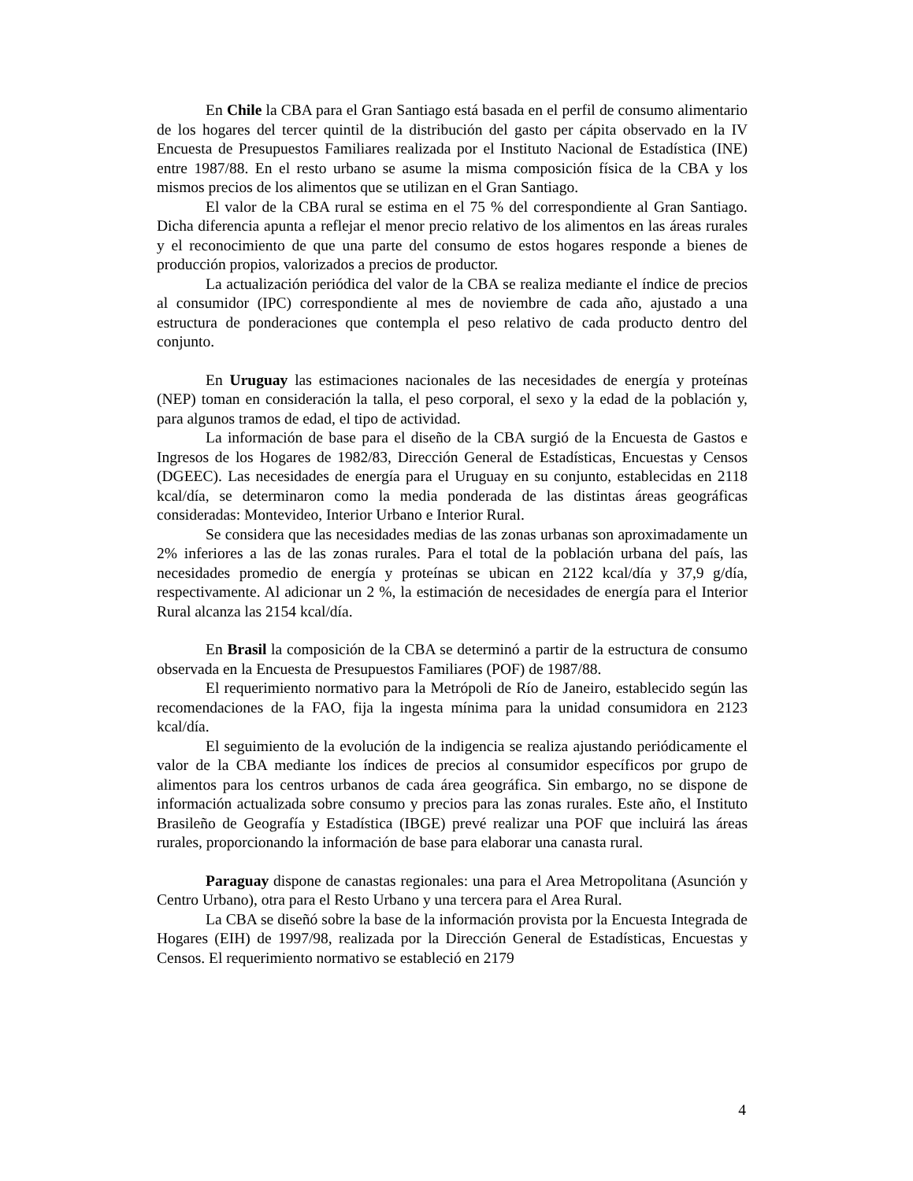En Chile la CBA para el Gran Santiago está basada en el perfil de consumo alimentario de los hogares del tercer quintil de la distribución del gasto per cápita observado en la IV Encuesta de Presupuestos Familiares realizada por el Instituto Nacional de Estadística (INE) entre 1987/88. En el resto urbano se asume la misma composición física de la CBA y los mismos precios de los alimentos que se utilizan en el Gran Santiago.
El valor de la CBA rural se estima en el 75 % del correspondiente al Gran Santiago. Dicha diferencia apunta a reflejar el menor precio relativo de los alimentos en las áreas rurales y el reconocimiento de que una parte del consumo de estos hogares responde a bienes de producción propios, valorizados a precios de productor.
La actualización periódica del valor de la CBA se realiza mediante el índice de precios al consumidor (IPC) correspondiente al mes de noviembre de cada año, ajustado a una estructura de ponderaciones que contempla el peso relativo de cada producto dentro del conjunto.
En Uruguay las estimaciones nacionales de las necesidades de energía y proteínas (NEP) toman en consideración la talla, el peso corporal, el sexo y la edad de la población y, para algunos tramos de edad, el tipo de actividad.
La información de base para el diseño de la CBA surgió de la Encuesta de Gastos e Ingresos de los Hogares de 1982/83, Dirección General de Estadísticas, Encuestas y Censos (DGEEC). Las necesidades de energía para el Uruguay en su conjunto, establecidas en 2118 kcal/día, se determinaron como la media ponderada de las distintas áreas geográficas consideradas: Montevideo, Interior Urbano e Interior Rural.
Se considera que las necesidades medias de las zonas urbanas son aproximadamente un 2% inferiores a las de las zonas rurales. Para el total de la población urbana del país, las necesidades promedio de energía y proteínas se ubican en 2122 kcal/día y 37,9 g/día, respectivamente. Al adicionar un 2 %, la estimación de necesidades de energía para el Interior Rural alcanza las 2154 kcal/día.
En Brasil la composición de la CBA se determinó a partir de la estructura de consumo observada en la Encuesta de Presupuestos Familiares (POF) de 1987/88.
El requerimiento normativo para la Metrópoli de Río de Janeiro, establecido según las recomendaciones de la FAO, fija la ingesta mínima para la unidad consumidora en 2123 kcal/día.
El seguimiento de la evolución de la indigencia se realiza ajustando periódicamente el valor de la CBA mediante los índices de precios al consumidor específicos por grupo de alimentos para los centros urbanos de cada área geográfica. Sin embargo, no se dispone de información actualizada sobre consumo y precios para las zonas rurales. Este año, el Instituto Brasileño de Geografía y Estadística (IBGE) prevé realizar una POF que incluirá las áreas rurales, proporcionando la información de base para elaborar una canasta rural.
Paraguay dispone de canastas regionales: una para el Area Metropolitana (Asunción y Centro Urbano), otra para el Resto Urbano y una tercera para el Area Rural.
La CBA se diseñó sobre la base de la información provista por la Encuesta Integrada de Hogares (EIH) de 1997/98, realizada por la Dirección General de Estadísticas, Encuestas y Censos. El requerimiento normativo se estableció en 2179
4